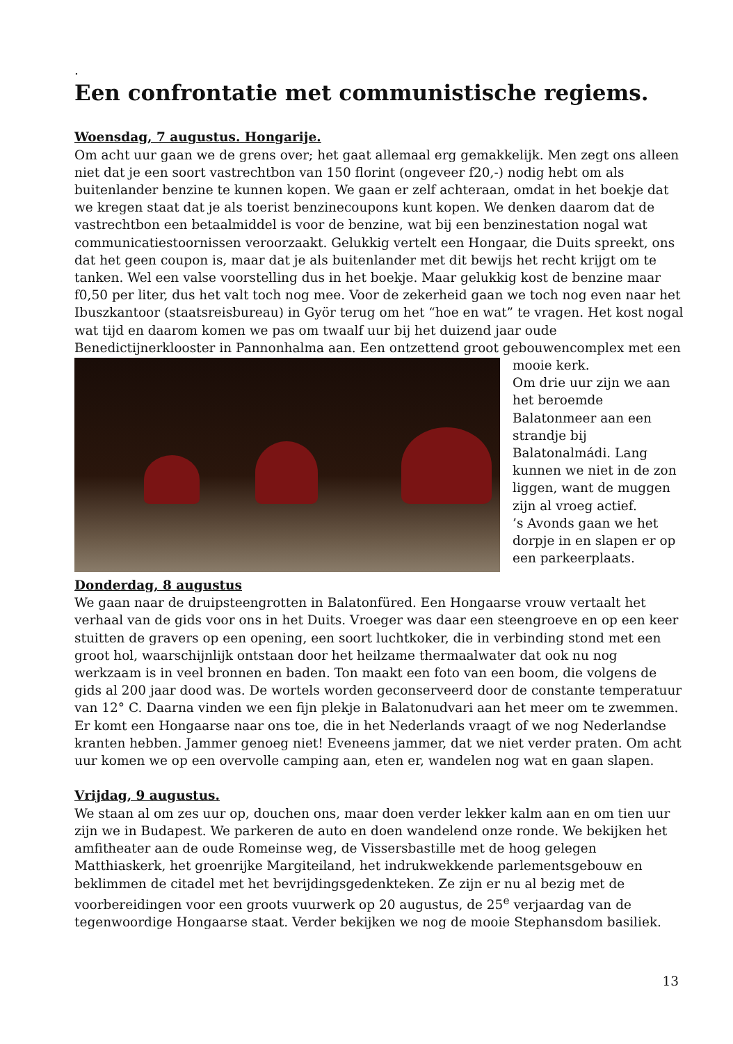.
Een confrontatie met communistische regiems.
Woensdag, 7 augustus. Hongarije.
Om acht uur gaan we de grens over; het gaat allemaal erg gemakkelijk. Men zegt ons alleen niet dat je een soort vastrechtbon van 150 florint (ongeveer f20,-) nodig hebt om als buitenlander benzine te kunnen kopen. We gaan er zelf achteraan, omdat in het boekje dat we kregen staat dat je als toerist benzinecoupons kunt kopen. We denken daarom dat de vastrechtbon een betaalmiddel is voor de benzine, wat bij een benzinestation nogal wat communicatiestoornissen veroorzaakt. Gelukkig vertelt een Hongaar, die Duits spreekt, ons dat het geen coupon is, maar dat je als buitenlander met dit bewijs het recht krijgt om te tanken. Wel een valse voorstelling dus in het boekje. Maar gelukkig kost de benzine maar f0,50 per liter, dus het valt toch nog mee. Voor de zekerheid gaan we toch nog even naar het Ibuszkantoor (staatsreisbureau) in Györ terug om het “hoe en wat” te vragen. Het kost nogal wat tijd en daarom komen we pas om twaalf uur bij het duizend jaar oude Benedictijnerklooster in Pannonhalma aan. Een ontzettend groot gebouwencomplex met een
mooie kerk.
Om drie uur zijn we aan het beroemde Balatonmeer aan een strandje bij Balatonalmádi. Lang kunnen we niet in de zon liggen, want de muggen zijn al vroeg actief.
’s Avonds gaan we het dorpje in en slapen er op een parkeerplaats.
Donderdag, 8 augustus
We gaan naar de druipsteengrotten in Balatonfüred. Een Hongaarse vrouw vertaalt het verhaal van de gids voor ons in het Duits. Vroeger was daar een steengroeve en op een keer stuitten de gravers op een opening, een soort luchtkoker, die in verbinding stond met een groot hol, waarschijnlijk ontstaan door het heilzame thermaalwater dat ook nu nog werkzaam is in veel bronnen en baden. Ton maakt een foto van een boom, die volgens de gids al 200 jaar dood was. De wortels worden geconserveerd door de constante temperatuur van 12° C. Daarna vinden we een fijn plekje in Balatonudvari aan het meer om te zwemmen. Er komt een Hongaarse naar ons toe, die in het Nederlands vraagt of we nog Nederlandse kranten hebben. Jammer genoeg niet! Eveneens jammer, dat we niet verder praten. Om acht uur komen we op een overvolle camping aan, eten er, wandelen nog wat en gaan slapen.
Vrijdag, 9 augustus.
We staan al om zes uur op, douchen ons, maar doen verder lekker kalm aan en om tien uur zijn we in Budapest. We parkeren de auto en doen wandelend onze ronde. We bekijken het amfitheater aan de oude Romeinse weg, de Vissersbastille met de hoog gelegen Matthiaskerk, het groenrijke Margiteiland, het indrukwekkende parlementsgebouw en beklimmen de citadel met het bevrijdingsgedenkteken. Ze zijn er nu al bezig met de voorbereidingen voor een groots vuurwerk op 20 augustus, de 25<sup>e</sup> verjaardag van de tegenwoordige Hongaarse staat. Verder bekijken we nog de mooie Stephansdom basiliek.
13